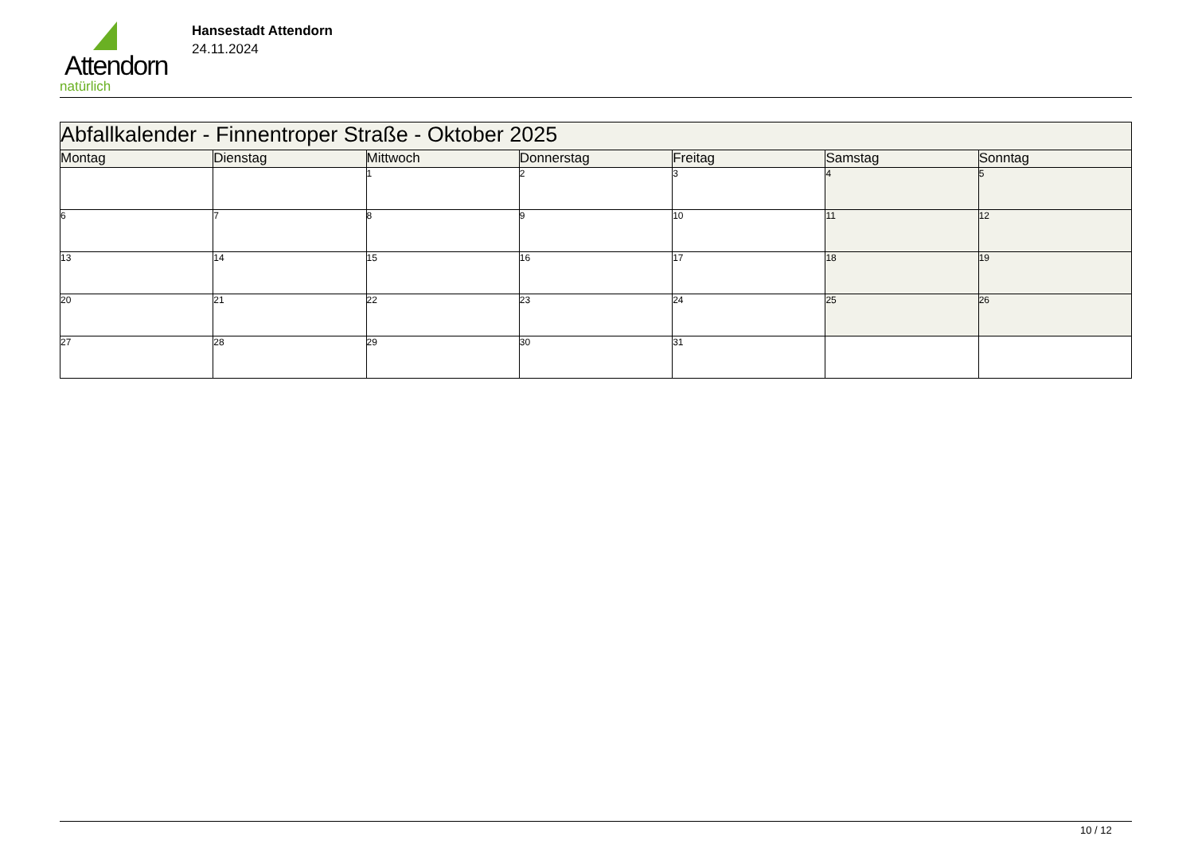Attendorn
natürlich
Hansestadt Attendorn
24.11.2024
| Abfallkalender - Finnentroper Straße - Oktober 2025 | | | | | | |
| Montag | Dienstag | Mittwoch | Donnerstag | Freitag | Samstag | Sonntag |
| | | 1 | 2 | 3 | 4 | 5 |
| 6 | 7 | 8 | 9 | 10 | 11 | 12 |
| 13 | 14 | 15 | 16 | 17 | 18 | 19 |
| 20 | 21 | 22 | 23 | 24 | 25 | 26 |
| 27 | 28 | 29 | 30 | 31 | | |
10 / 12